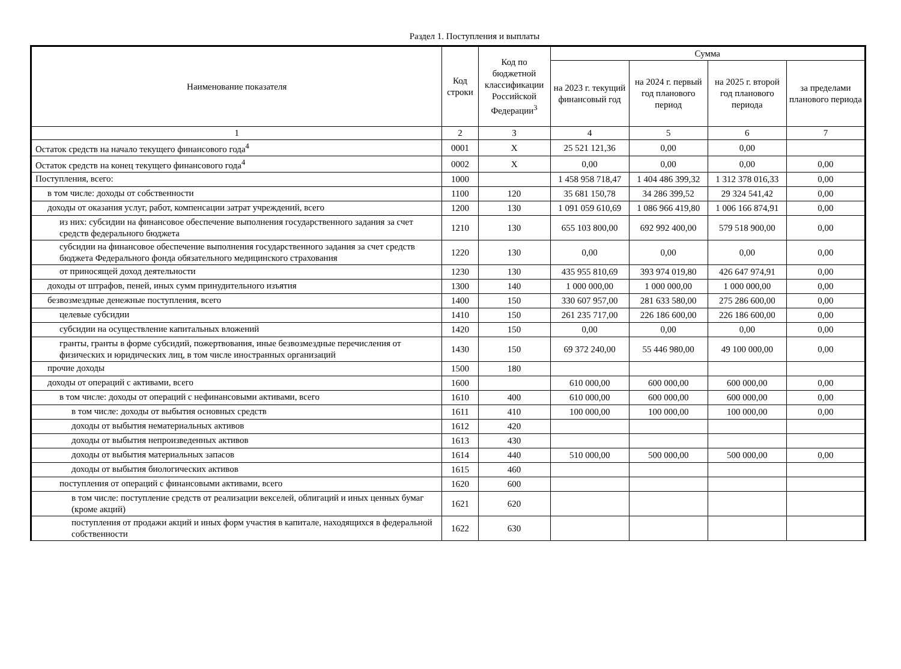Раздел 1. Поступления и выплаты
| Наименование показателя | Код строки | Код по бюджетной классификации Российской Федерации<sup>3</sup> | Сумма | | | |
| --- | --- | --- | --- | --- | --- | --- |
| | | | на 2023 г. текущий финансовый год | на 2024 г. первый год планового период | на 2025 г. второй год планового периода | за пределами планового периода |
| 1 | 2 | 3 | 4 | 5 | 6 | 7 |
| Остаток средств на начало текущего финансового года<sup>4</sup> | 0001 | X | 25 521 121,36 | 0,00 | 0,00 | |
| Остаток средств на конец текущего финансового года<sup>4</sup> | 0002 | X | 0,00 | 0,00 | 0,00 | 0,00 |
| Поступления, всего: | 1000 | | 1 458 958 718,47 | 1 404 486 399,32 | 1 312 378 016,33 | 0,00 |
| в том числе: доходы от собственности | 1100 | 120 | 35 681 150,78 | 34 286 399,52 | 29 324 541,42 | 0,00 |
| доходы от оказания услуг, работ, компенсации затрат учреждений, всего | 1200 | 130 | 1 091 059 610,69 | 1 086 966 419,80 | 1 006 166 874,91 | 0,00 |
| из них: субсидии на финансовое обеспечение выполнения государственного задания за счет средств федерального бюджета | 1210 | 130 | 655 103 800,00 | 692 992 400,00 | 579 518 900,00 | 0,00 |
| субсидии на финансовое обеспечение выполнения государственного задания за счет средств бюджета Федерального фонда обязательного медицинского страхования | 1220 | 130 | 0,00 | 0,00 | 0,00 | 0,00 |
| от приносящей доход деятельности | 1230 | 130 | 435 955 810,69 | 393 974 019,80 | 426 647 974,91 | 0,00 |
| доходы от штрафов, пеней, иных сумм принудительного изъятия | 1300 | 140 | 1 000 000,00 | 1 000 000,00 | 1 000 000,00 | 0,00 |
| безвозмездные денежные поступления, всего | 1400 | 150 | 330 607 957,00 | 281 633 580,00 | 275 286 600,00 | 0,00 |
| целевые субсидии | 1410 | 150 | 261 235 717,00 | 226 186 600,00 | 226 186 600,00 | 0,00 |
| субсидии на осуществление капитальных вложений | 1420 | 150 | 0,00 | 0,00 | 0,00 | 0,00 |
| гранты, гранты в форме субсидий, пожертвования, иные безвозмездные перечисления от физических и юридических лиц, в том числе иностранных организаций | 1430 | 150 | 69 372 240,00 | 55 446 980,00 | 49 100 000,00 | 0,00 |
| прочие доходы | 1500 | 180 | | | | |
| доходы от операций с активами, всего | 1600 | | 610 000,00 | 600 000,00 | 600 000,00 | 0,00 |
| в том числе: доходы от операций с нефинансовыми активами, всего | 1610 | 400 | 610 000,00 | 600 000,00 | 600 000,00 | 0,00 |
| в том числе: доходы от выбытия основных средств | 1611 | 410 | 100 000,00 | 100 000,00 | 100 000,00 | 0,00 |
| доходы от выбытия нематериальных активов | 1612 | 420 | | | | |
| доходы от выбытия непроизведенных активов | 1613 | 430 | | | | |
| доходы от выбытия материальных запасов | 1614 | 440 | 510 000,00 | 500 000,00 | 500 000,00 | 0,00 |
| доходы от выбытия биологических активов | 1615 | 460 | | | | |
| поступления от операций с финансовыми активами, всего | 1620 | 600 | | | | |
| в том числе: поступление средств от реализации векселей, облигаций и иных ценных бумаг (кроме акций) | 1621 | 620 | | | | |
| поступления от продажи акций и иных форм участия в капитале, находящихся в федеральной собственности | 1622 | 630 | | | | |